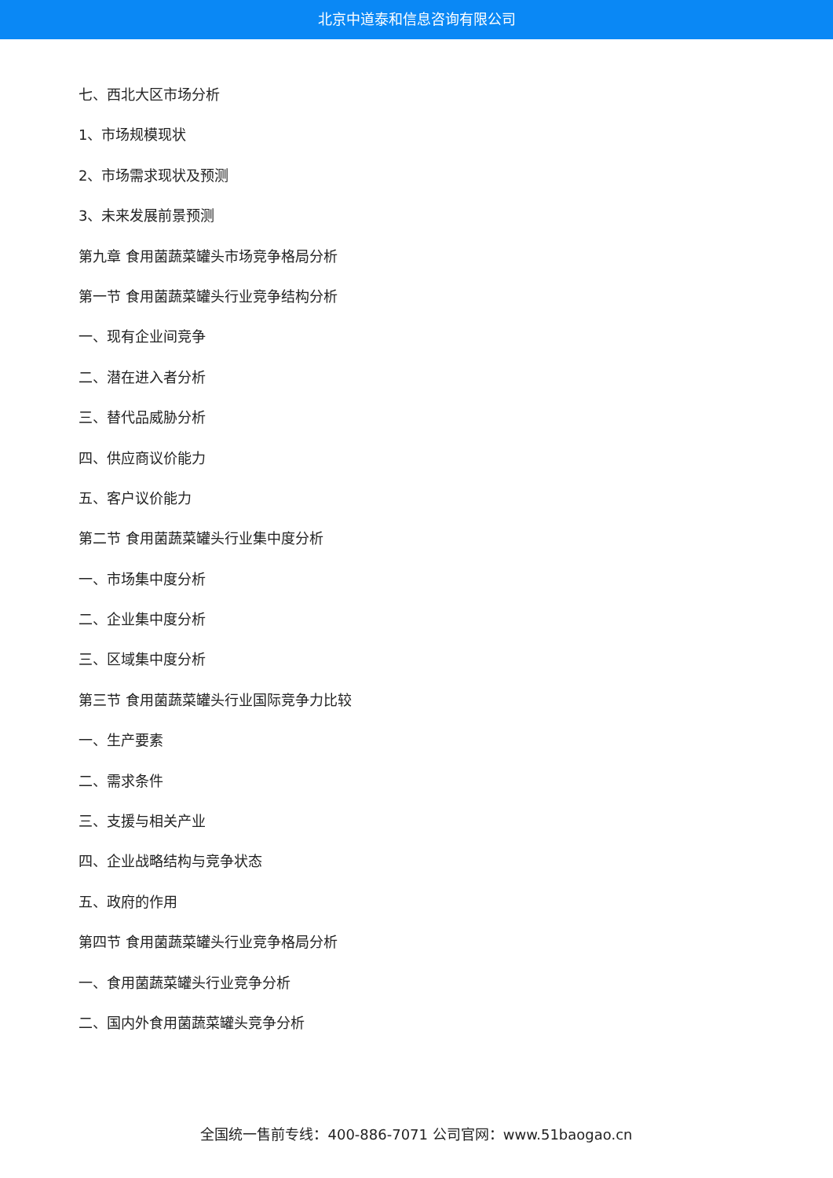北京中道泰和信息咨询有限公司
七、西北大区市场分析
1、市场规模现状
2、市场需求现状及预测
3、未来发展前景预测
第九章 食用菌蔬菜罐头市场竞争格局分析
第一节 食用菌蔬菜罐头行业竞争结构分析
一、现有企业间竞争
二、潜在进入者分析
三、替代品威胁分析
四、供应商议价能力
五、客户议价能力
第二节 食用菌蔬菜罐头行业集中度分析
一、市场集中度分析
二、企业集中度分析
三、区域集中度分析
第三节 食用菌蔬菜罐头行业国际竞争力比较
一、生产要素
二、需求条件
三、支援与相关产业
四、企业战略结构与竞争状态
五、政府的作用
第四节 食用菌蔬菜罐头行业竞争格局分析
一、食用菌蔬菜罐头行业竞争分析
二、国内外食用菌蔬菜罐头竞争分析
全国统一售前专线：400-886-7071 公司官网：www.51baogao.cn